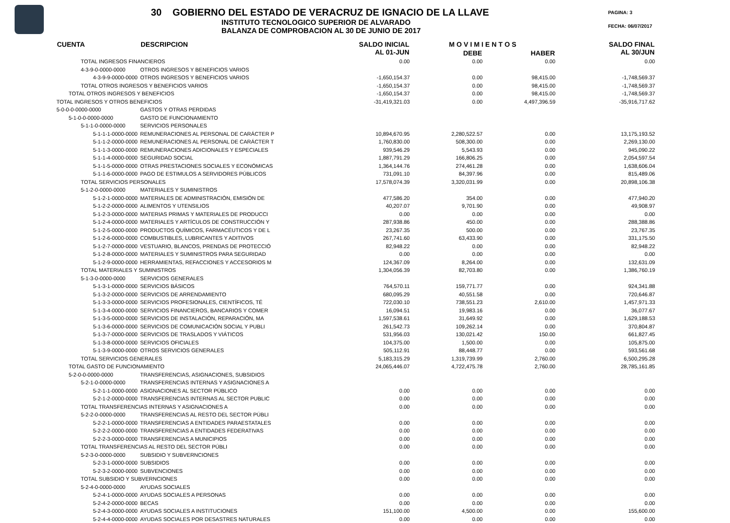30 GOBIERNO DEL ESTADO DE VERACRUZ DE IGNACIO DE LA LLAVE
INSTITUTO TECNOLOGICO SUPERIOR DE ALVARADO
BALANZA DE COMPROBACION AL 30 DE JUNIO DE 2017
PAGINA: 3
FECHA: 06/07/2017
| CUENTA | DESCRIPCION | SALDO INICIAL AL 01-JUN | M O V I M I E N T O S | | SALDO FINAL AL 30/JUN |
| --- | --- | --- | --- | --- | --- |
| | | | DEBE | HABER | |
| TOTAL INGRESOS FINANCIEROS | | 0.00 | 0.00 | 0.00 | 0.00 |
| 4-3-9-0-0000-0000 | OTROS INGRESOS Y BENEFICIOS VARIOS | | | | |
| 4-3-9-9-0000-0000 | OTROS INGRESOS Y BENEFICIOS VARIOS | -1,650,154.37 | 0.00 | 98,415.00 | -1,748,569.37 |
| TOTAL OTROS INGRESOS Y BENEFICIOS VARIOS | | -1,650,154.37 | 0.00 | 98,415.00 | -1,748,569.37 |
| TOTAL OTROS INGRESOS Y BENEFICIOS | | -1,650,154.37 | 0.00 | 98,415.00 | -1,748,569.37 |
| TOTAL INGRESOS Y OTROS BENEFICIOS | | -31,419,321.03 | 0.00 | 4,497,396.59 | -35,916,717.62 |
| 5-0-0-0-0000-0000 | GASTOS Y OTRAS PERDIDAS | | | | |
| 5-1-0-0-0000-0000 | GASTO DE FUNCIONAMIENTO | | | | |
| 5-1-1-0-0000-0000 | SERVICIOS PERSONALES | | | | |
| 5-1-1-1-0000-0000 | REMUNERACIONES AL PERSONAL DE CARÁCTER P | 10,894,670.95 | 2,280,522.57 | 0.00 | 13,175,193.52 |
| 5-1-1-2-0000-0000 | REMUNERACIONES AL PERSONAL DE CARÁCTER T | 1,760,830.00 | 508,300.00 | 0.00 | 2,269,130.00 |
| 5-1-1-3-0000-0000 | REMUNERACIONES ADICIONALES Y ESPECIALES | 939,546.29 | 5,543.93 | 0.00 | 945,090.22 |
| 5-1-1-4-0000-0000 | SEGURIDAD SOCIAL | 1,887,791.29 | 166,806.25 | 0.00 | 2,054,597.54 |
| 5-1-1-5-0000-0000 | OTRAS PRESTACIONES SOCIALES Y ECONÓMICAS | 1,364,144.76 | 274,461.28 | 0.00 | 1,638,606.04 |
| 5-1-1-6-0000-0000 | PAGO DE ESTIMULOS A SERVIDORES PÚBLICOS | 731,091.10 | 84,397.96 | 0.00 | 815,489.06 |
| TOTAL SERVICIOS PERSONALES | | 17,578,074.39 | 3,320,031.99 | 0.00 | 20,898,106.38 |
| 5-1-2-0-0000-0000 | MATERIALES Y SUMINISTROS | | | | |
| 5-1-2-1-0000-0000 | MATERIALES DE ADMINISTRACIÓN, EMISIÓN DE | 477,586.20 | 354.00 | 0.00 | 477,940.20 |
| 5-1-2-2-0000-0000 | ALIMENTOS Y UTENSILIOS | 40,207.07 | 9,701.90 | 0.00 | 49,908.97 |
| 5-1-2-3-0000-0000 | MATERIAS PRIMAS Y MATERIALES DE PRODUCCI | 0.00 | 0.00 | 0.00 | 0.00 |
| 5-1-2-4-0000-0000 | MATERIALES Y ARTÍCULOS DE CONSTRUCCIÓN Y | 287,938.86 | 450.00 | 0.00 | 288,388.86 |
| 5-1-2-5-0000-0000 | PRODUCTOS QUÍMICOS, FARMACÉUTICOS Y DE L | 23,267.35 | 500.00 | 0.00 | 23,767.35 |
| 5-1-2-6-0000-0000 | COMBUSTIBLES, LUBRICANTES Y ADITIVOS | 267,741.60 | 63,433.90 | 0.00 | 331,175.50 |
| 5-1-2-7-0000-0000 | VESTUARIO, BLANCOS, PRENDAS DE PROTECCIÓ | 82,948.22 | 0.00 | 0.00 | 82,948.22 |
| 5-1-2-8-0000-0000 | MATERIALES Y SUMINISTROS PARA SEGURIDAD | 0.00 | 0.00 | 0.00 | 0.00 |
| 5-1-2-9-0000-0000 | HERRAMIENTAS, REFACCIONES Y ACCESORIOS M | 124,367.09 | 8,264.00 | 0.00 | 132,631.09 |
| TOTAL MATERIALES Y SUMINISTROS | | 1,304,056.39 | 82,703.80 | 0.00 | 1,386,760.19 |
| 5-1-3-0-0000-0000 | SERVICIOS GENERALES | | | | |
| 5-1-3-1-0000-0000 | SERVICIOS BÁSICOS | 764,570.11 | 159,771.77 | 0.00 | 924,341.88 |
| 5-1-3-2-0000-0000 | SERVICIOS DE ARRENDAMIENTO | 680,095.29 | 40,551.58 | 0.00 | 720,646.87 |
| 5-1-3-3-0000-0000 | SERVICIOS PROFESIONALES, CIENTÍFICOS, TÉ | 722,030.10 | 738,551.23 | 2,610.00 | 1,457,971.33 |
| 5-1-3-4-0000-0000 | SERVICIOS FINANCIEROS, BANCARIOS Y COMER | 16,094.51 | 19,983.16 | 0.00 | 36,077.67 |
| 5-1-3-5-0000-0000 | SERVICIOS DE INSTALACIÓN, REPARACIÓN, MA | 1,597,538.61 | 31,649.92 | 0.00 | 1,629,188.53 |
| 5-1-3-6-0000-0000 | SERVICIOS DE COMUNICACIÓN SOCIAL Y PUBLI | 261,542.73 | 109,262.14 | 0.00 | 370,804.87 |
| 5-1-3-7-0000-0000 | SERVICIOS DE TRASLADOS Y VIÁTICOS | 531,956.03 | 130,021.42 | 150.00 | 661,827.45 |
| 5-1-3-8-0000-0000 | SERVICIOS OFICIALES | 104,375.00 | 1,500.00 | 0.00 | 105,875.00 |
| 5-1-3-9-0000-0000 | OTROS SERVICIOS GENERALES | 505,112.91 | 88,448.77 | 0.00 | 593,561.68 |
| TOTAL SERVICIOS GENERALES | | 5,183,315.29 | 1,319,739.99 | 2,760.00 | 6,500,295.28 |
| TOTAL GASTO DE FUNCIONAMIENTO | | 24,065,446.07 | 4,722,475.78 | 2,760.00 | 28,785,161.85 |
| 5-2-0-0-0000-0000 | TRANSFERENCIAS, ASIGNACIONES, SUBSIDIOS | | | | |
| 5-2-1-0-0000-0000 | TRANSFERENCIAS INTERNAS Y ASIGNACIONES A | | | | |
| 5-2-1-1-0000-0000 | ASIGNACIONES AL SECTOR PÚBLICO | 0.00 | 0.00 | 0.00 | 0.00 |
| 5-2-1-2-0000-0000 | TRANSFERENCIAS INTERNAS AL SECTOR PUBLIC | 0.00 | 0.00 | 0.00 | 0.00 |
| TOTAL TRANSFERENCIAS INTERNAS Y ASIGNACIONES A | | 0.00 | 0.00 | 0.00 | 0.00 |
| 5-2-2-0-0000-0000 | TRANSFERENCIAS AL RESTO DEL SECTOR PÚBLI | | | | |
| 5-2-2-1-0000-0000 | TRANSFERENCIAS A ENTIDADES PARAESTATALES | 0.00 | 0.00 | 0.00 | 0.00 |
| 5-2-2-2-0000-0000 | TRANSFERENCIAS A ENTIDADES FEDERATIVAS | 0.00 | 0.00 | 0.00 | 0.00 |
| 5-2-2-3-0000-0000 | TRANSFERENCIAS A MUNICIPIOS | 0.00 | 0.00 | 0.00 | 0.00 |
| TOTAL TRANSFERENCIAS AL RESTO DEL SECTOR PÚBLI | | 0.00 | 0.00 | 0.00 | 0.00 |
| 5-2-3-0-0000-0000 | SUBSIDIO Y SUBVERNCIONES | | | | |
| 5-2-3-1-0000-0000 | SUBSIDIOS | 0.00 | 0.00 | 0.00 | 0.00 |
| 5-2-3-2-0000-0000 | SUBVENCIONES | 0.00 | 0.00 | 0.00 | 0.00 |
| TOTAL SUBSIDIO Y SUBVERNCIONES | | 0.00 | 0.00 | 0.00 | 0.00 |
| 5-2-4-0-0000-0000 | AYUDAS SOCIALES | | | | |
| 5-2-4-1-0000-0000 | AYUDAS SOCIALES A PERSONAS | 0.00 | 0.00 | 0.00 | 0.00 |
| 5-2-4-2-0000-0000 | BECAS | 0.00 | 0.00 | 0.00 | 0.00 |
| 5-2-4-3-0000-0000 | AYUDAS SOCIALES A INSTITUCIONES | 151,100.00 | 4,500.00 | 0.00 | 155,600.00 |
| 5-2-4-4-0000-0000 | AYUDAS SOCIALES POR DESASTRES NATURALES | 0.00 | 0.00 | 0.00 | 0.00 |